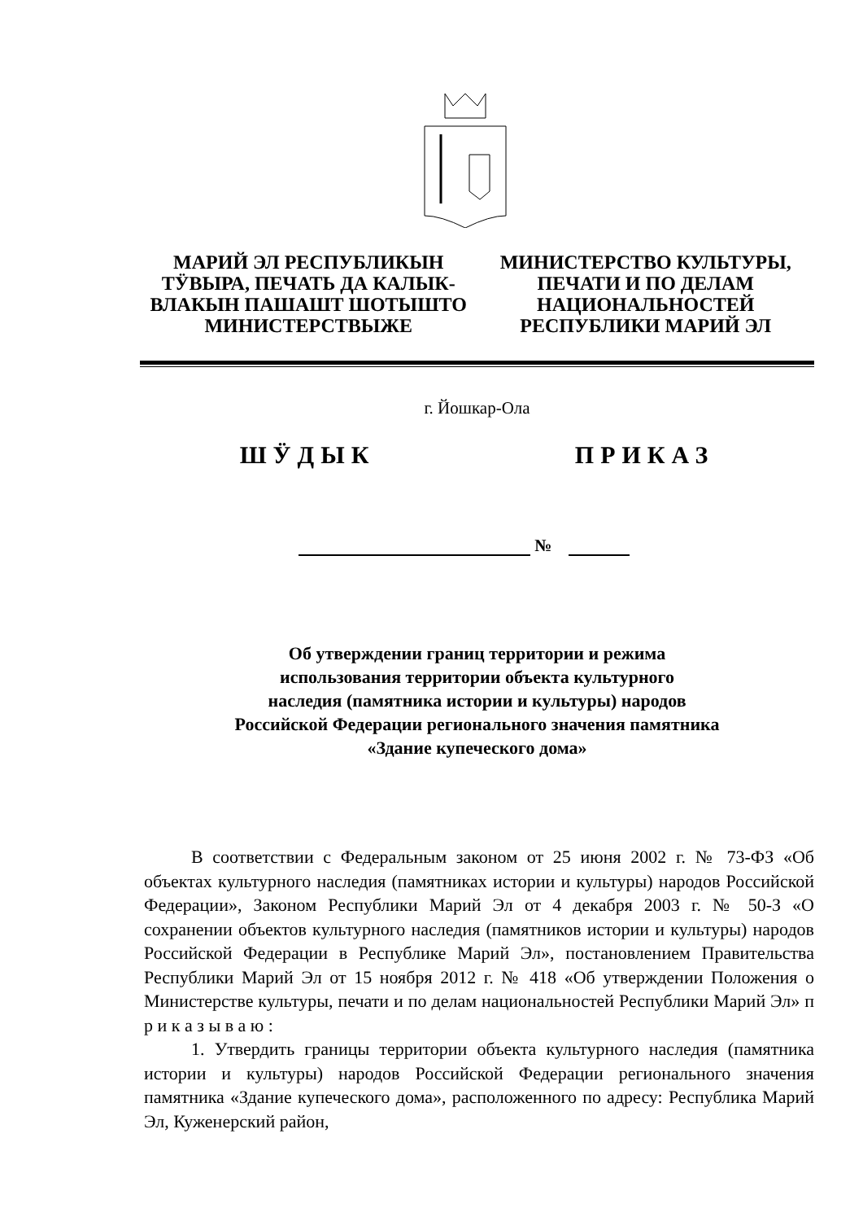МАРИЙ ЭЛ РЕСПУБЛИКЫН ТӰВЫРА, ПЕЧАТЬ ДА КАЛЫК-ВЛАКЫН ПАШАШТ ШОТЫШТО МИНИСТЕРСТВЫЖЕ
МИНИСТЕРСТВО КУЛЬТУРЫ, ПЕЧАТИ И ПО ДЕЛАМ НАЦИОНАЛЬНОСТЕЙ РЕСПУБЛИКИ МАРИЙ ЭЛ
г. Йошкар-Ола
ШӰДЫК ПРИКАЗ
№
Об утверждении границ территории и режима
использования территории объекта культурного
наследия (памятника истории и культуры) народов
Российской Федерации регионального значения памятника
«Здание купеческого дома»
В соответствии с Федеральным законом от 25 июня 2002 г. № 73-ФЗ «Об объектах культурного наследия (памятниках истории и культуры) народов Российской Федерации», Законом Республики Марий Эл от 4 декабря 2003 г. № 50-З «О сохранении объектов культурного наследия (памятников истории и культуры) народов Российской Федерации в Республике Марий Эл», постановлением Правительства Республики Марий Эл от 15 ноября 2012 г. № 418 «Об утверждении Положения о Министерстве культуры, печати и по делам национальностей Республики Марий Эл» п р и к а з ы в а ю :
1. Утвердить границы территории объекта культурного наследия (памятника истории и культуры) народов Российской Федерации регионального значения памятника «Здание купеческого дома», расположенного по адресу: Республика Марий Эл, Куженерский район,